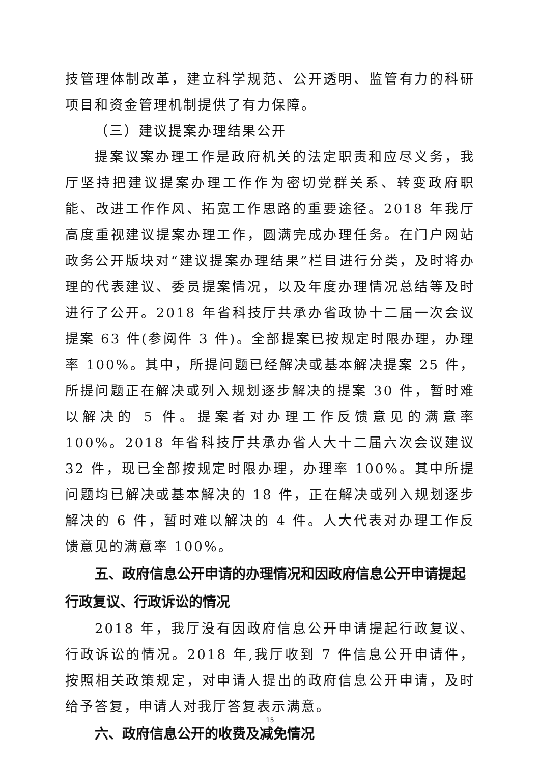技管理体制改革，建立科学规范、公开透明、监管有力的科研项目和资金管理机制提供了有力保障。
（三）建议提案办理结果公开
提案议案办理工作是政府机关的法定职责和应尽义务，我厅坚持把建议提案办理工作作为密切党群关系、转变政府职能、改进工作作风、拓宽工作思路的重要途径。2018 年我厅高度重视建议提案办理工作，圆满完成办理任务。在门户网站政务公开版块对“建议提案办理结果”栏目进行分类，及时将办理的代表建议、委员提案情况，以及年度办理情况总结等及时进行了公开。2018 年省科技厅共承办省政协十二届一次会议提案 63 件(参阅件 3 件)。全部提案已按规定时限办理，办理率 100%。其中，所提问题已经解决或基本解决提案 25 件，所提问题正在解决或列入规划逐步解决的提案 30 件，暂时难以解决的 5 件。提案者对办理工作反馈意见的满意率 100%。2018 年省科技厅共承办省人大十二届六次会议建议 32 件，现已全部按规定时限办理，办理率 100%。其中所提问题均已解决或基本解决的 18 件，正在解决或列入规划逐步解决的 6 件，暂时难以解决的 4 件。人大代表对办理工作反馈意见的满意率 100%。
五、政府信息公开申请的办理情况和因政府信息公开申请提起行政复议、行政诉讼的情况
2018 年，我厅没有因政府信息公开申请提起行政复议、行政诉讼的情况。2018 年,我厅收到 7 件信息公开申请件，按照相关政策规定，对申请人提出的政府信息公开申请，及时给予答复，申请人对我厅答复表示满意。
六、政府信息公开的收费及减免情况
15